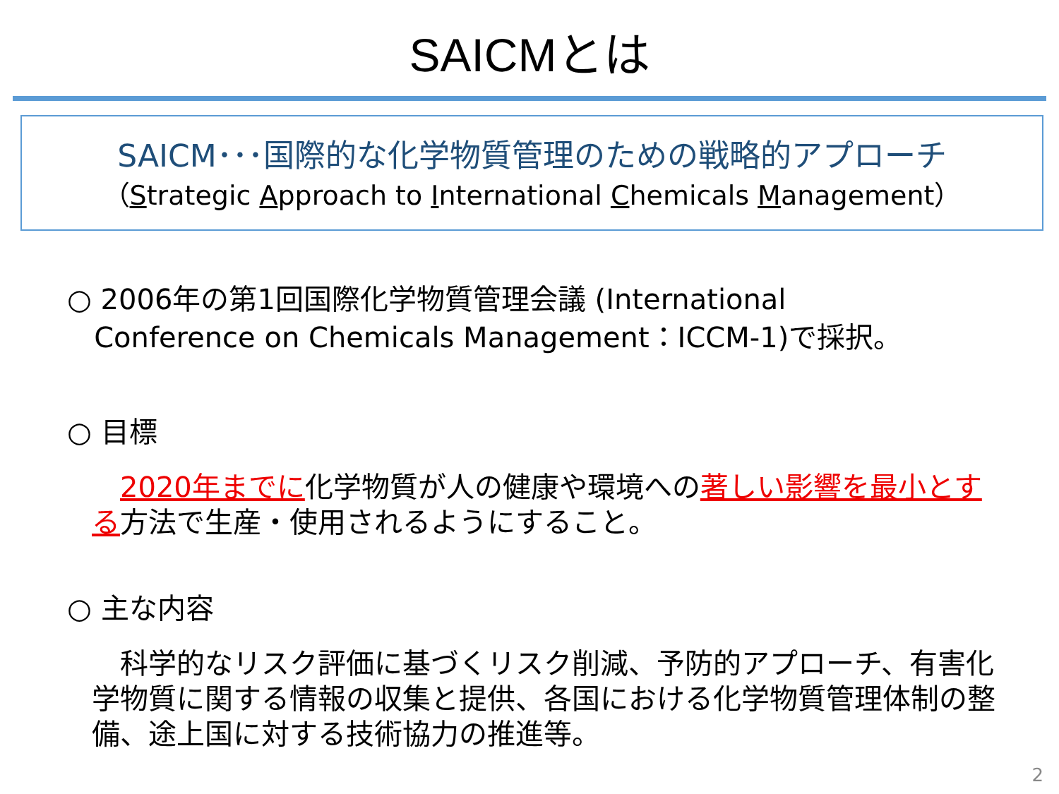SAICMとは
SAICM･･･国際的な化学物質管理のための戦略的アプローチ
（Strategic Approach to International Chemicals Management）
○ 2006年の第1回国際化学物質管理会議 (International
Conference on Chemicals Management：ICCM-1)で採択。
○ 目標
　2020年までに化学物質が人の健康や環境への著しい影響を最小とする方法で生産・使用されるようにすること。
○ 主な内容
　科学的なリスク評価に基づくリスク削減、予防的アプローチ、有害化学物質に関する情報の収集と提供、各国における化学物質管理体制の整備、途上国に対する技術協力の推進等。
2